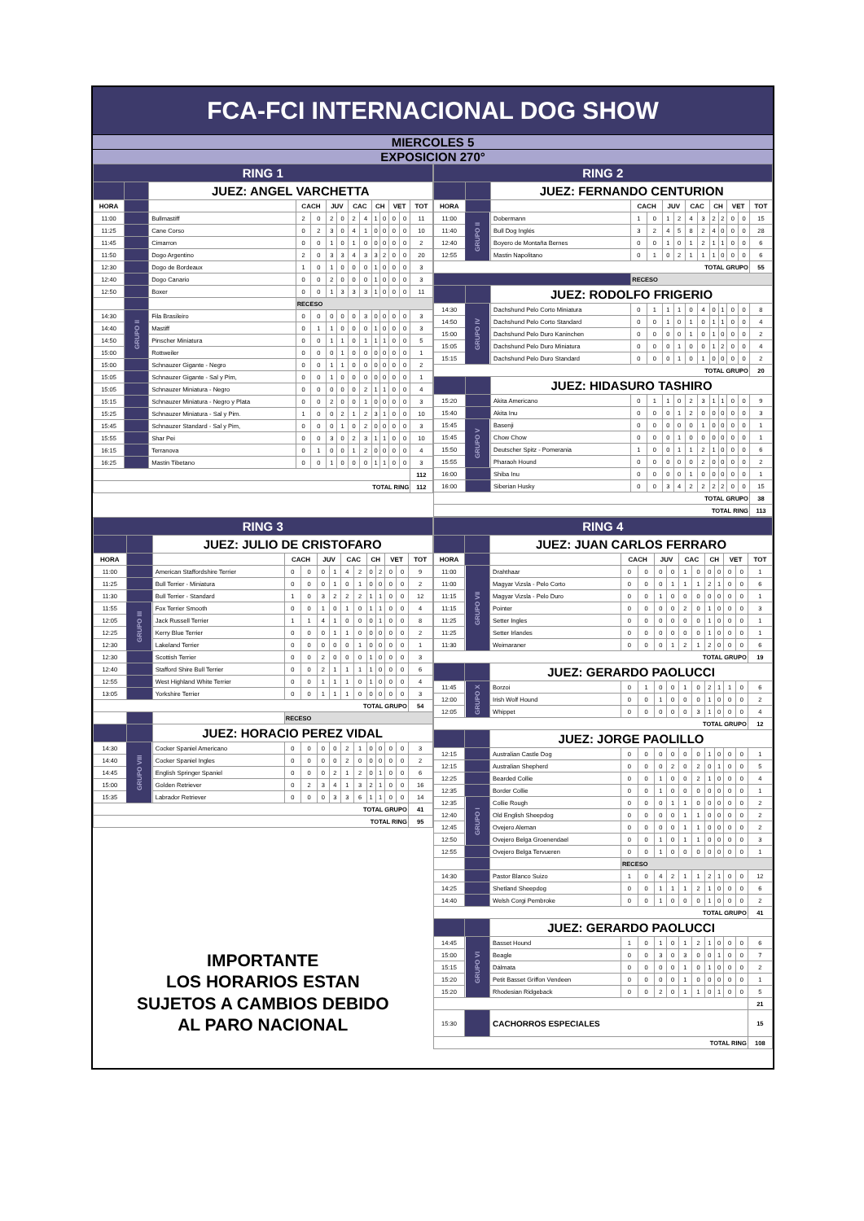FCA-FCI INTERNACIONAL DOG SHOW
MIERCOLES 5
EXPOSICION 270°
| RING 1 | | | | | | | | | | | | | |
| | | JUEZ: ANGEL VARCHETTA | | | | | | | | | | | |
| HORA | | | CACH | | JUV | | CAC | | CH | | VET | | TOT |
| 11:00 | | Bullmastiff | 2 | 0 | 2 | 0 | 2 | 4 | 1 | 0 | 0 | 0 | 11 |
| 11:25 | | Cane Corso | 0 | 2 | 3 | 0 | 4 | 1 | 0 | 0 | 0 | 0 | 10 |
| 11:45 | | Cimarron | 0 | 0 | 1 | 0 | 1 | 0 | 0 | 0 | 0 | 0 | 2 |
| 11:50 | | Dogo Argentino | 2 | 0 | 3 | 3 | 4 | 3 | 3 | 2 | 0 | 0 | 20 |
| 12:30 | | Dogo de Bordeaux | 1 | 0 | 1 | 0 | 0 | 0 | 1 | 0 | 0 | 0 | 3 |
| 12:40 | | Dogo Canario | 0 | 0 | 2 | 0 | 0 | 0 | 1 | 0 | 0 | 0 | 3 |
| 12:50 | | Boxer | 0 | 0 | 1 | 3 | 3 | 3 | 1 | 0 | 0 | 0 | 11 |
| | | | RECESO | | | | | | | | | | |
| 14:30 | GRUPO II | Fila Brasileiro | 0 | 0 | 0 | 0 | 0 | 3 | 0 | 0 | 0 | 0 | 3 |
| 14:40 | | Mastiff | 0 | 1 | 1 | 0 | 0 | 0 | 1 | 0 | 0 | 0 | 3 |
| 14:50 | | Pinscher Miniatura | 0 | 0 | 1 | 1 | 0 | 1 | 1 | 1 | 0 | 0 | 5 |
| 15:00 | | Rottweiler | 0 | 0 | 0 | 1 | 0 | 0 | 0 | 0 | 0 | 0 | 1 |
| 15:00 | | Schnauzer Gigante - Negro | 0 | 0 | 1 | 1 | 0 | 0 | 0 | 0 | 0 | 0 | 2 |
| 15:05 | | Schnauzer Gigante - Sal y Pim, | 0 | 0 | 1 | 0 | 0 | 0 | 0 | 0 | 0 | 0 | 1 |
| 15:05 | | Schnauzer Miniatura - Negro | 0 | 0 | 0 | 0 | 0 | 2 | 1 | 1 | 0 | 0 | 4 |
| 15:15 | | Schnauzer Miniatura - Negro y Plata | 0 | 0 | 2 | 0 | 0 | 1 | 0 | 0 | 0 | 0 | 3 |
| 15:25 | | Schnauzer Miniatura - Sal y Pim. | 1 | 0 | 0 | 2 | 1 | 2 | 3 | 1 | 0 | 0 | 10 |
| 15:45 | | Schnauzer Standard - Sal y Pim, | 0 | 0 | 0 | 1 | 0 | 2 | 0 | 0 | 0 | 0 | 3 |
| 15:55 | | Shar Pei | 0 | 0 | 3 | 0 | 2 | 3 | 1 | 1 | 0 | 0 | 10 |
| 16:15 | | Terranova | 0 | 1 | 0 | 0 | 1 | 2 | 0 | 0 | 0 | 0 | 4 |
| 16:25 | | Mastin Tibetano | 0 | 0 | 1 | 0 | 0 | 0 | 1 | 1 | 0 | 0 | 3 |
| | | | | | | | | | | | | | 112 |
| TOTAL RING | | | | | | | | | | | | | 112 |
| RING 2 | | | | | | | | | | | | | |
| | | JUEZ: FERNANDO CENTURION | | | | | | | | | | | |
| HORA | | | CACH | | JUV | | CAC | | CH | | VET | | TOT |
| 11:00 | GRUPO II | Dobermann | 1 | 0 | 1 | 2 | 4 | 3 | 2 | 2 | 0 | 0 | 15 |
| 11:40 | | Bull Dog Inglés | 3 | 2 | 4 | 5 | 8 | 2 | 4 | 0 | 0 | 0 | 28 |
| 12:40 | | Boyero de Montaña Bernes | 0 | 0 | 1 | 0 | 1 | 2 | 1 | 1 | 0 | 0 | 6 |
| 12:55 | | Mastin Napolitano | 0 | 1 | 0 | 2 | 1 | 1 | 1 | 0 | 0 | 0 | 6 |
| TOTAL GRUPO | | | | | | | | | | | | | 55 |
| | | | RECESO | | | | | | | | | | |
| | | JUEZ: RODOLFO FRIGERIO | | | | | | | | | | | |
| 14:30 | GRUPO IV | Dachshund Pelo Corto Miniatura | 0 | 1 | 1 | 1 | 0 | 4 | 0 | 1 | 0 | 0 | 8 |
| 14:50 | | Dachshund Pelo Corto Standard | 0 | 0 | 1 | 0 | 1 | 0 | 1 | 1 | 0 | 0 | 4 |
| 15:00 | | Dachshund Pelo Duro Kaninchen | 0 | 0 | 0 | 0 | 1 | 0 | 1 | 0 | 0 | 0 | 2 |
| 15:05 | | Dachshund Pelo Duro Miniatura | 0 | 0 | 0 | 1 | 0 | 0 | 1 | 2 | 0 | 0 | 4 |
| 15:15 | | Dachshund Pelo Duro Standard | 0 | 0 | 0 | 1 | 0 | 1 | 0 | 0 | 0 | 0 | 2 |
| TOTAL GRUPO | | | | | | | | | | | | | 20 |
| | | JUEZ: HIDASURO TASHIRO | | | | | | | | | | | |
| 15:20 | | Akita Americano | 0 | 1 | 1 | 0 | 2 | 3 | 1 | 1 | 0 | 0 | 9 |
| 15:40 | | Akita Inu | 0 | 0 | 0 | 1 | 2 | 0 | 0 | 0 | 0 | 0 | 3 |
| 15:45 | GRUPO V | Basenji | 0 | 0 | 0 | 0 | 0 | 1 | 0 | 0 | 0 | 0 | 1 |
| 15:45 | | Chow Chow | 0 | 0 | 0 | 1 | 0 | 0 | 0 | 0 | 0 | 0 | 1 |
| 15:50 | | Deutscher Spitz - Pomerania | 1 | 0 | 0 | 1 | 1 | 2 | 1 | 0 | 0 | 0 | 6 |
| 15:55 | | Pharaoh Hound | 0 | 0 | 0 | 0 | 0 | 2 | 0 | 0 | 0 | 0 | 2 |
| 16:00 | | Shiba Inu | 0 | 0 | 0 | 0 | 1 | 0 | 0 | 0 | 0 | 0 | 1 |
| 16:00 | | Siberian Husky | 0 | 0 | 3 | 4 | 2 | 2 | 2 | 2 | 0 | 0 | 15 |
| TOTAL GRUPO | | | | | | | | | | | | | 38 |
| TOTAL RING | | | | | | | | | | | | | 113 |
| RING 3 | | | | | | | | | | | | | |
| | | JUEZ: JULIO DE CRISTOFARO | | | | | | | | | | | |
| HORA | | | CACH | | JUV | | CAC | | CH | | VET | | TOT |
| 11:00 | | American Staffordshire Terrier | 0 | 0 | 0 | 1 | 4 | 2 | 0 | 2 | 0 | 0 | 9 |
| 11:25 | | Bull Terrier - Miniatura | 0 | 0 | 0 | 1 | 0 | 1 | 0 | 0 | 0 | 0 | 2 |
| 11:30 | | Bull Terrier - Standard | 1 | 0 | 3 | 2 | 2 | 2 | 1 | 1 | 0 | 0 | 12 |
| 11:55 | GRUPO III | Fox Terrier Smooth | 0 | 0 | 1 | 0 | 1 | 0 | 1 | 1 | 0 | 0 | 4 |
| 12:05 | | Jack Russell Terrier | 1 | 1 | 4 | 1 | 0 | 0 | 0 | 1 | 0 | 0 | 8 |
| 12:25 | | Kerry Blue Terrier | 0 | 0 | 0 | 1 | 1 | 0 | 0 | 0 | 0 | 0 | 2 |
| 12:30 | | Lakeland Terrier | 0 | 0 | 0 | 0 | 0 | 1 | 0 | 0 | 0 | 0 | 1 |
| 12:30 | | Scottish Terrier | 0 | 0 | 2 | 0 | 0 | 0 | 1 | 0 | 0 | 0 | 3 |
| 12:40 | | Stafford Shire Bull Terrier | 0 | 0 | 2 | 1 | 1 | 1 | 1 | 0 | 0 | 0 | 6 |
| 12:55 | | West Highland White Terrier | 0 | 0 | 1 | 1 | 1 | 0 | 1 | 0 | 0 | 0 | 4 |
| 13:05 | | Yorkshire Terrier | 0 | 0 | 1 | 1 | 1 | 0 | 0 | 0 | 0 | 0 | 3 |
| TOTAL GRUPO | | | | | | | | | | | | | 54 |
| | | | RECESO | | | | | | | | | | |
| | | JUEZ: HORACIO PEREZ VIDAL | | | | | | | | | | | |
| 14:30 | GRUPO VIII | Cocker Spaniel Americano | 0 | 0 | 0 | 0 | 2 | 1 | 0 | 0 | 0 | 0 | 3 |
| 14:40 | | Cocker Spaniel Ingles | 0 | 0 | 0 | 0 | 2 | 0 | 0 | 0 | 0 | 0 | 2 |
| 14:45 | | English Springer Spaniel | 0 | 0 | 0 | 2 | 1 | 2 | 0 | 1 | 0 | 0 | 6 |
| 15:00 | | Golden Retriever | 0 | 2 | 3 | 4 | 1 | 3 | 2 | 1 | 0 | 0 | 16 |
| 15:35 | | Labrador Retriever | 0 | 0 | 0 | 3 | 3 | 6 | 1 | 1 | 0 | 0 | 14 |
| TOTAL GRUPO | | | | | | | | | | | | | 41 |
| TOTAL RING | | | | | | | | | | | | | 95 |
IMPORTANTE
LOS HORARIOS ESTAN
SUJETOS A CAMBIOS DEBIDO
AL PARO NACIONAL
| RING 4 | | | | | | | | | | | | | |
| | | JUEZ: JUAN CARLOS FERRARO | | | | | | | | | | | |
| HORA | | | CACH | | JUV | | CAC | | CH | | VET | | TOT |
| 11:00 | GRUPO VII | Drahthaar | 0 | 0 | 0 | 0 | 1 | 0 | 0 | 0 | 0 | 0 | 1 |
| 11:00 | | Magyar Vizsla - Pelo Corto | 0 | 0 | 0 | 1 | 1 | 1 | 2 | 1 | 0 | 0 | 6 |
| 11:15 | | Magyar Vizsla - Pelo Duro | 0 | 0 | 1 | 0 | 0 | 0 | 0 | 0 | 0 | 0 | 1 |
| 11:15 | | Pointer | 0 | 0 | 0 | 0 | 2 | 0 | 1 | 0 | 0 | 0 | 3 |
| 11:25 | | Setter Ingles | 0 | 0 | 0 | 0 | 0 | 0 | 1 | 0 | 0 | 0 | 1 |
| 11:25 | | Setter Irlandes | 0 | 0 | 0 | 0 | 0 | 0 | 1 | 0 | 0 | 0 | 1 |
| 11:30 | | Weimaraner | 0 | 0 | 0 | 1 | 2 | 1 | 2 | 0 | 0 | 0 | 6 |
| TOTAL GRUPO | | | | | | | | | | | | | 19 |
| | | JUEZ: GERARDO PAOLUCCI | | | | | | | | | | | |
| 11:45 | GRUPO X | Borzoi | 0 | 1 | 0 | 0 | 1 | 0 | 2 | 1 | 1 | 0 | 6 |
| 12:00 | | Irish Wolf Hound | 0 | 0 | 1 | 0 | 0 | 0 | 1 | 0 | 0 | 0 | 2 |
| 12:05 | | Whippet | 0 | 0 | 0 | 0 | 0 | 3 | 1 | 0 | 0 | 0 | 4 |
| TOTAL GRUPO | | | | | | | | | | | | | 12 |
| | | JUEZ: JORGE PAOLILLO | | | | | | | | | | | |
| 12:15 | | Australian Castle Dog | 0 | 0 | 0 | 0 | 0 | 0 | 1 | 0 | 0 | 0 | 1 |
| 12:15 | | Australian Shepherd | 0 | 0 | 0 | 2 | 0 | 2 | 0 | 1 | 0 | 0 | 5 |
| 12:25 | | Bearded Collie | 0 | 0 | 1 | 0 | 0 | 2 | 1 | 0 | 0 | 0 | 4 |
| 12:35 | | Border Collie | 0 | 0 | 1 | 0 | 0 | 0 | 0 | 0 | 0 | 0 | 1 |
| 12:35 | GRUPO I | Collie Rough | 0 | 0 | 0 | 1 | 1 | 0 | 0 | 0 | 0 | 0 | 2 |
| 12:40 | | Old English Sheepdog | 0 | 0 | 0 | 0 | 1 | 1 | 0 | 0 | 0 | 0 | 2 |
| 12:45 | | Ovejero Aleman | 0 | 0 | 0 | 0 | 1 | 1 | 0 | 0 | 0 | 0 | 2 |
| 12:50 | | Ovejero Belga Groenendael | 0 | 0 | 1 | 0 | 1 | 1 | 0 | 0 | 0 | 0 | 3 |
| 12:55 | | Ovejero Belga Tervueren | 0 | 0 | 1 | 0 | 0 | 0 | 0 | 0 | 0 | 0 | 1 |
| | | | RECESO | | | | | | | | | | |
| 14:30 | | Pastor Blanco Suizo | 1 | 0 | 4 | 2 | 1 | 1 | 2 | 1 | 0 | 0 | 12 |
| 14:25 | | Shetland Sheepdog | 0 | 0 | 1 | 1 | 1 | 2 | 1 | 0 | 0 | 0 | 6 |
| 14:40 | | Welsh Corgi Pembroke | 0 | 0 | 1 | 0 | 0 | 0 | 1 | 0 | 0 | 0 | 2 |
| TOTAL GRUPO | | | | | | | | | | | | | 41 |
| | | JUEZ: GERARDO PAOLUCCI | | | | | | | | | | | |
| 14:45 | GRUPO VI | Basset Hound | 1 | 0 | 1 | 0 | 1 | 2 | 1 | 0 | 0 | 0 | 6 |
| 15:00 | | Beagle | 0 | 0 | 3 | 0 | 3 | 0 | 0 | 1 | 0 | 0 | 7 |
| 15:15 | | Dálmata | 0 | 0 | 0 | 0 | 1 | 0 | 1 | 0 | 0 | 0 | 2 |
| 15:20 | | Petit Basset Griffon Vendeen | 0 | 0 | 0 | 0 | 1 | 0 | 0 | 0 | 0 | 0 | 1 |
| 15:20 | | Rhodesian Ridgeback | 0 | 0 | 2 | 0 | 1 | 1 | 0 | 1 | 0 | 0 | 5 |
| | | | | | | | | | | | | | 21 |
| 15:30 | | CACHORROS ESPECIALES | | | | | | | | | | | 15 |
| TOTAL RING | | | | | | | | | | | | | 108 |